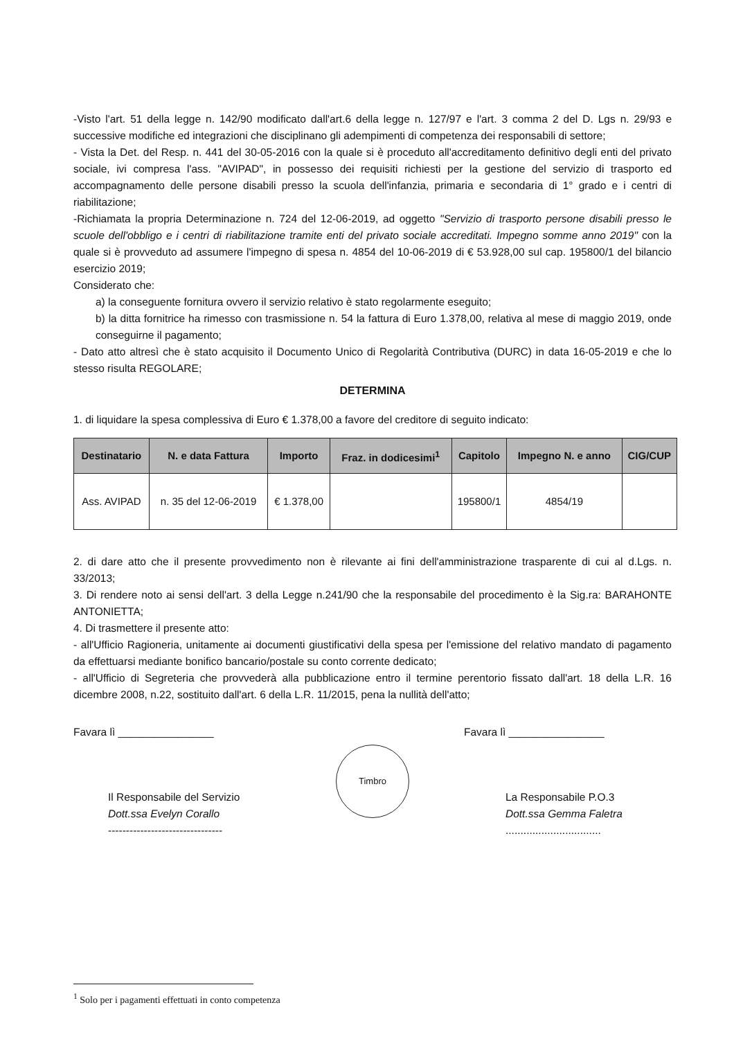-Visto l'art. 51 della legge n. 142/90 modificato dall'art.6 della legge n. 127/97 e l'art. 3 comma 2 del D. Lgs n. 29/93 e successive modifiche ed integrazioni che disciplinano gli adempimenti di competenza dei responsabili di settore;
- Vista la Det. del Resp. n. 441 del 30-05-2016 con la quale si è proceduto all'accreditamento definitivo degli enti del privato sociale, ivi compresa l'ass. "AVIPAD", in possesso dei requisiti richiesti per la gestione del servizio di trasporto ed accompagnamento delle persone disabili presso la scuola dell'infanzia, primaria e secondaria di 1° grado e i centri di riabilitazione;
-Richiamata la propria Determinazione n. 724 del 12-06-2019, ad oggetto "Servizio di trasporto persone disabili presso le scuole dell'obbligo e i centri di riabilitazione tramite enti del privato sociale accreditati. Impegno somme anno 2019" con la quale si è provveduto ad assumere l'impegno di spesa n. 4854 del 10-06-2019 di € 53.928,00 sul cap. 195800/1 del bilancio esercizio 2019;
Considerato che:
a) la conseguente fornitura ovvero il servizio relativo è stato regolarmente eseguito;
b) la ditta fornitrice ha rimesso con trasmissione n. 54 la fattura di Euro 1.378,00, relativa al mese di maggio 2019, onde conseguirne il pagamento;
- Dato atto altresì che è stato acquisito il Documento Unico di Regolarità Contributiva (DURC) in data 16-05-2019 e che lo stesso risulta REGOLARE;
DETERMINA
1. di liquidare la spesa complessiva di Euro € 1.378,00 a favore del creditore di seguito indicato:
| Destinatario | N. e data Fattura | Importo | Fraz. in dodicesimi<sup>1</sup> | Capitolo | Impegno N. e anno | CIG/CUP |
| --- | --- | --- | --- | --- | --- | --- |
| Ass. AVIPAD | n. 35 del 12-06-2019 | € 1.378,00 | | 195800/1 | 4854/19 | |
2. di dare atto che il presente provvedimento non è rilevante ai fini dell'amministrazione trasparente di cui al d.Lgs. n. 33/2013;
3. Di rendere noto ai sensi dell'art. 3 della Legge n.241/90 che la responsabile del procedimento è la Sig.ra: BARAHONTE ANTONIETTA;
4. Di trasmettere il presente atto:
- all'Ufficio Ragioneria, unitamente ai documenti giustificativi della spesa per l'emissione del relativo mandato di pagamento da effettuarsi mediante bonifico bancario/postale su conto corrente dedicato;
- all'Ufficio di Segreteria che provvederà alla pubblicazione entro il termine perentorio fissato dall'art. 18 della L.R. 16 dicembre 2008, n.22, sostituito dall'art. 6 della L.R. 11/2015, pena la nullità dell'atto;
Favara lì ________________
Il Responsabile del Servizio
Dott.ssa Evelyn Corallo
--------------------------------
Timbro
Favara lì ________________
La Responsabile P.O.3
Dott.ssa Gemma Faletra
................................
<sup>1</sup> Solo per i pagamenti effettuati in conto competenza